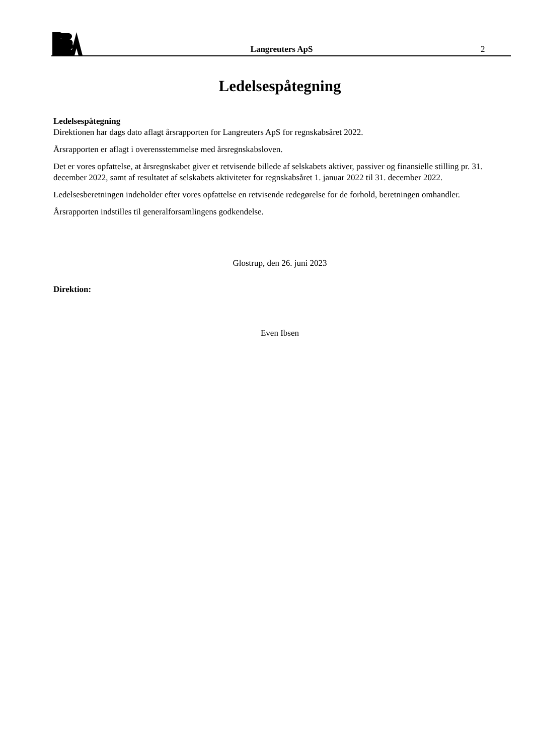Langreuters ApS
2
Ledelsespåtegning
Ledelsespåtegning
Direktionen har dags dato aflagt årsrapporten for Langreuters ApS for regnskabsåret 2022.
Årsrapporten er aflagt i overensstemmelse med årsregnskabsloven.
Det er vores opfattelse, at årsregnskabet giver et retvisende billede af selskabets aktiver, passiver og finansielle stilling pr. 31. december 2022, samt af resultatet af selskabets aktiviteter for regnskabsåret 1. januar 2022 til 31. december 2022.
Ledelsesberetningen indeholder efter vores opfattelse en retvisende redegørelse for de forhold, beretningen omhandler.
Årsrapporten indstilles til generalforsamlingens godkendelse.
Glostrup, den 26. juni 2023
Direktion:
Even Ibsen